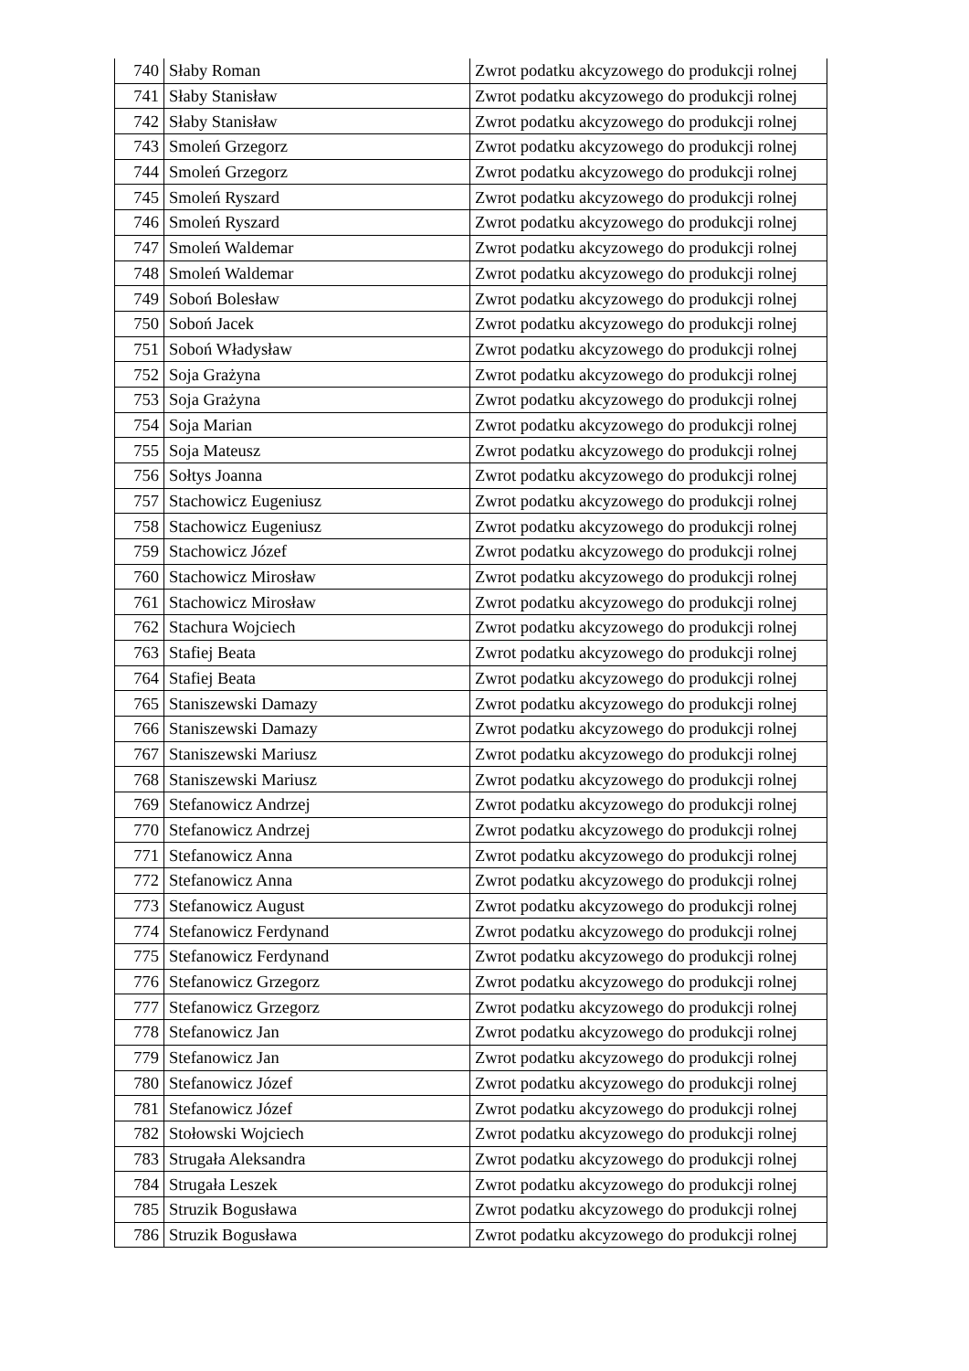| 740 | Słaby Roman | Zwrot podatku akcyzowego do produkcji rolnej |
| 741 | Słaby Stanisław | Zwrot podatku akcyzowego do produkcji rolnej |
| 742 | Słaby Stanisław | Zwrot podatku akcyzowego do produkcji rolnej |
| 743 | Smoleń Grzegorz | Zwrot podatku akcyzowego do produkcji rolnej |
| 744 | Smoleń Grzegorz | Zwrot podatku akcyzowego do produkcji rolnej |
| 745 | Smoleń Ryszard | Zwrot podatku akcyzowego do produkcji rolnej |
| 746 | Smoleń Ryszard | Zwrot podatku akcyzowego do produkcji rolnej |
| 747 | Smoleń Waldemar | Zwrot podatku akcyzowego do produkcji rolnej |
| 748 | Smoleń Waldemar | Zwrot podatku akcyzowego do produkcji rolnej |
| 749 | Soboń Bolesław | Zwrot podatku akcyzowego do produkcji rolnej |
| 750 | Soboń Jacek | Zwrot podatku akcyzowego do produkcji rolnej |
| 751 | Soboń Władysław | Zwrot podatku akcyzowego do produkcji rolnej |
| 752 | Soja Grażyna | Zwrot podatku akcyzowego do produkcji rolnej |
| 753 | Soja Grażyna | Zwrot podatku akcyzowego do produkcji rolnej |
| 754 | Soja Marian | Zwrot podatku akcyzowego do produkcji rolnej |
| 755 | Soja Mateusz | Zwrot podatku akcyzowego do produkcji rolnej |
| 756 | Sołtys Joanna | Zwrot podatku akcyzowego do produkcji rolnej |
| 757 | Stachowicz Eugeniusz | Zwrot podatku akcyzowego do produkcji rolnej |
| 758 | Stachowicz Eugeniusz | Zwrot podatku akcyzowego do produkcji rolnej |
| 759 | Stachowicz Józef | Zwrot podatku akcyzowego do produkcji rolnej |
| 760 | Stachowicz Mirosław | Zwrot podatku akcyzowego do produkcji rolnej |
| 761 | Stachowicz Mirosław | Zwrot podatku akcyzowego do produkcji rolnej |
| 762 | Stachura Wojciech | Zwrot podatku akcyzowego do produkcji rolnej |
| 763 | Stafiej Beata | Zwrot podatku akcyzowego do produkcji rolnej |
| 764 | Stafiej Beata | Zwrot podatku akcyzowego do produkcji rolnej |
| 765 | Staniszewski Damazy | Zwrot podatku akcyzowego do produkcji rolnej |
| 766 | Staniszewski Damazy | Zwrot podatku akcyzowego do produkcji rolnej |
| 767 | Staniszewski Mariusz | Zwrot podatku akcyzowego do produkcji rolnej |
| 768 | Staniszewski Mariusz | Zwrot podatku akcyzowego do produkcji rolnej |
| 769 | Stefanowicz Andrzej | Zwrot podatku akcyzowego do produkcji rolnej |
| 770 | Stefanowicz Andrzej | Zwrot podatku akcyzowego do produkcji rolnej |
| 771 | Stefanowicz Anna | Zwrot podatku akcyzowego do produkcji rolnej |
| 772 | Stefanowicz Anna | Zwrot podatku akcyzowego do produkcji rolnej |
| 773 | Stefanowicz August | Zwrot podatku akcyzowego do produkcji rolnej |
| 774 | Stefanowicz Ferdynand | Zwrot podatku akcyzowego do produkcji rolnej |
| 775 | Stefanowicz Ferdynand | Zwrot podatku akcyzowego do produkcji rolnej |
| 776 | Stefanowicz Grzegorz | Zwrot podatku akcyzowego do produkcji rolnej |
| 777 | Stefanowicz Grzegorz | Zwrot podatku akcyzowego do produkcji rolnej |
| 778 | Stefanowicz Jan | Zwrot podatku akcyzowego do produkcji rolnej |
| 779 | Stefanowicz Jan | Zwrot podatku akcyzowego do produkcji rolnej |
| 780 | Stefanowicz Józef | Zwrot podatku akcyzowego do produkcji rolnej |
| 781 | Stefanowicz Józef | Zwrot podatku akcyzowego do produkcji rolnej |
| 782 | Stołowski Wojciech | Zwrot podatku akcyzowego do produkcji rolnej |
| 783 | Strugała Aleksandra | Zwrot podatku akcyzowego do produkcji rolnej |
| 784 | Strugała Leszek | Zwrot podatku akcyzowego do produkcji rolnej |
| 785 | Struzik Bogusława | Zwrot podatku akcyzowego do produkcji rolnej |
| 786 | Struzik Bogusława | Zwrot podatku akcyzowego do produkcji rolnej |